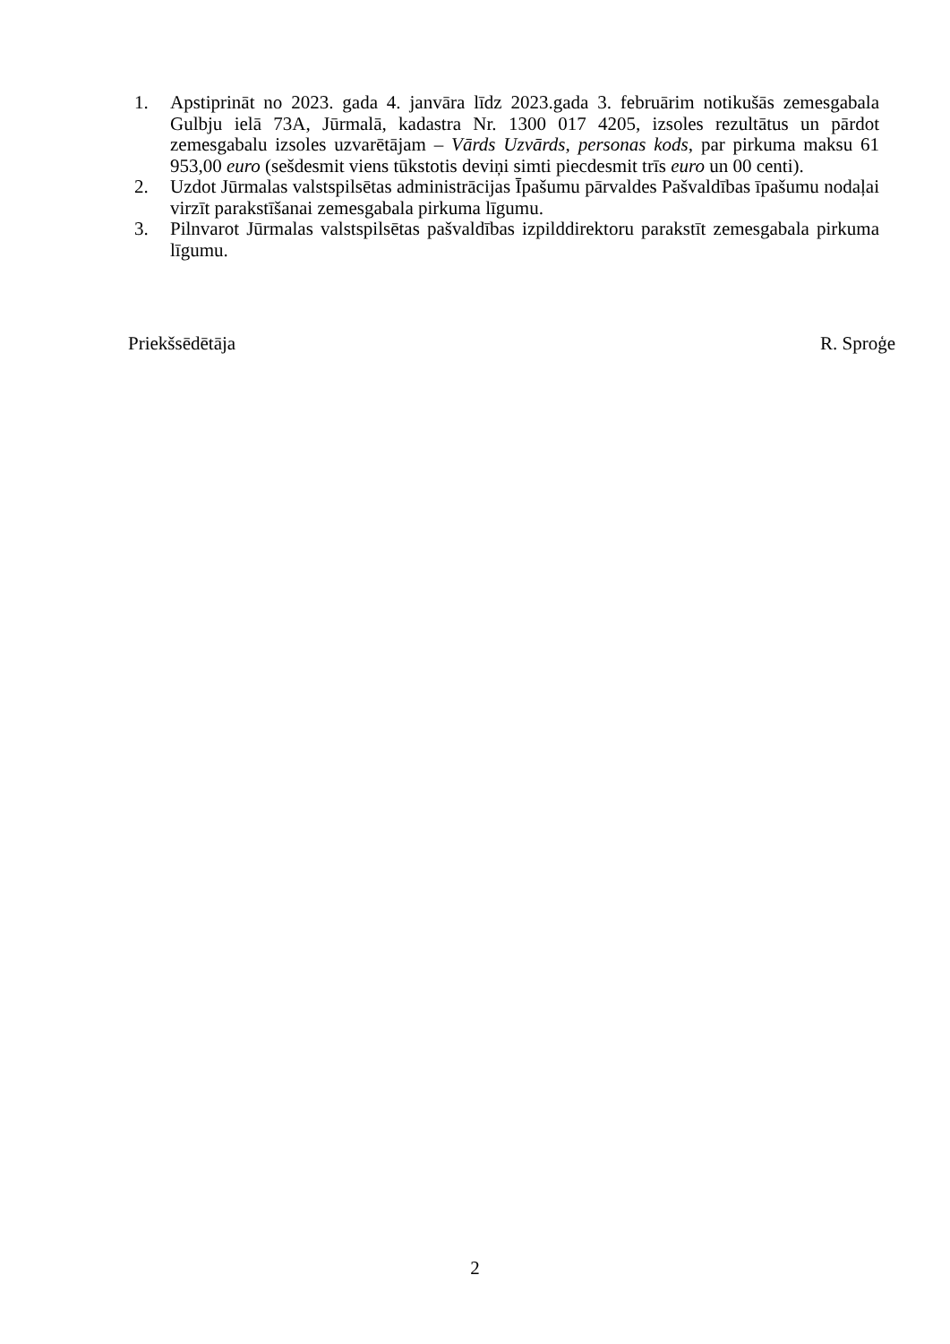1. Apstiprināt no 2023. gada 4. janvāra līdz 2023.gada 3. februārim notikušās zemesgabala Gulbju ielā 73A, Jūrmalā, kadastra Nr. 1300 017 4205, izsoles rezultātus un pārdot zemesgabalu izsoles uzvarētājam – Vārds Uzvārds, personas kods, par pirkuma maksu 61 953,00 euro (sešdesmit viens tūkstotis deviņi simti piecdesmit trīs euro un 00 centi).
2. Uzdot Jūrmalas valstspilsētas administrācijas Īpašumu pārvaldes Pašvaldības īpašumu nodaļai virzīt parakstīšanai zemesgabala pirkuma līgumu.
3. Pilnvarot Jūrmalas valstspilsētas pašvaldības izpilddirektoru parakstīt zemesgabala pirkuma līgumu.
Priekšsēdētāja R. Sproģe
2